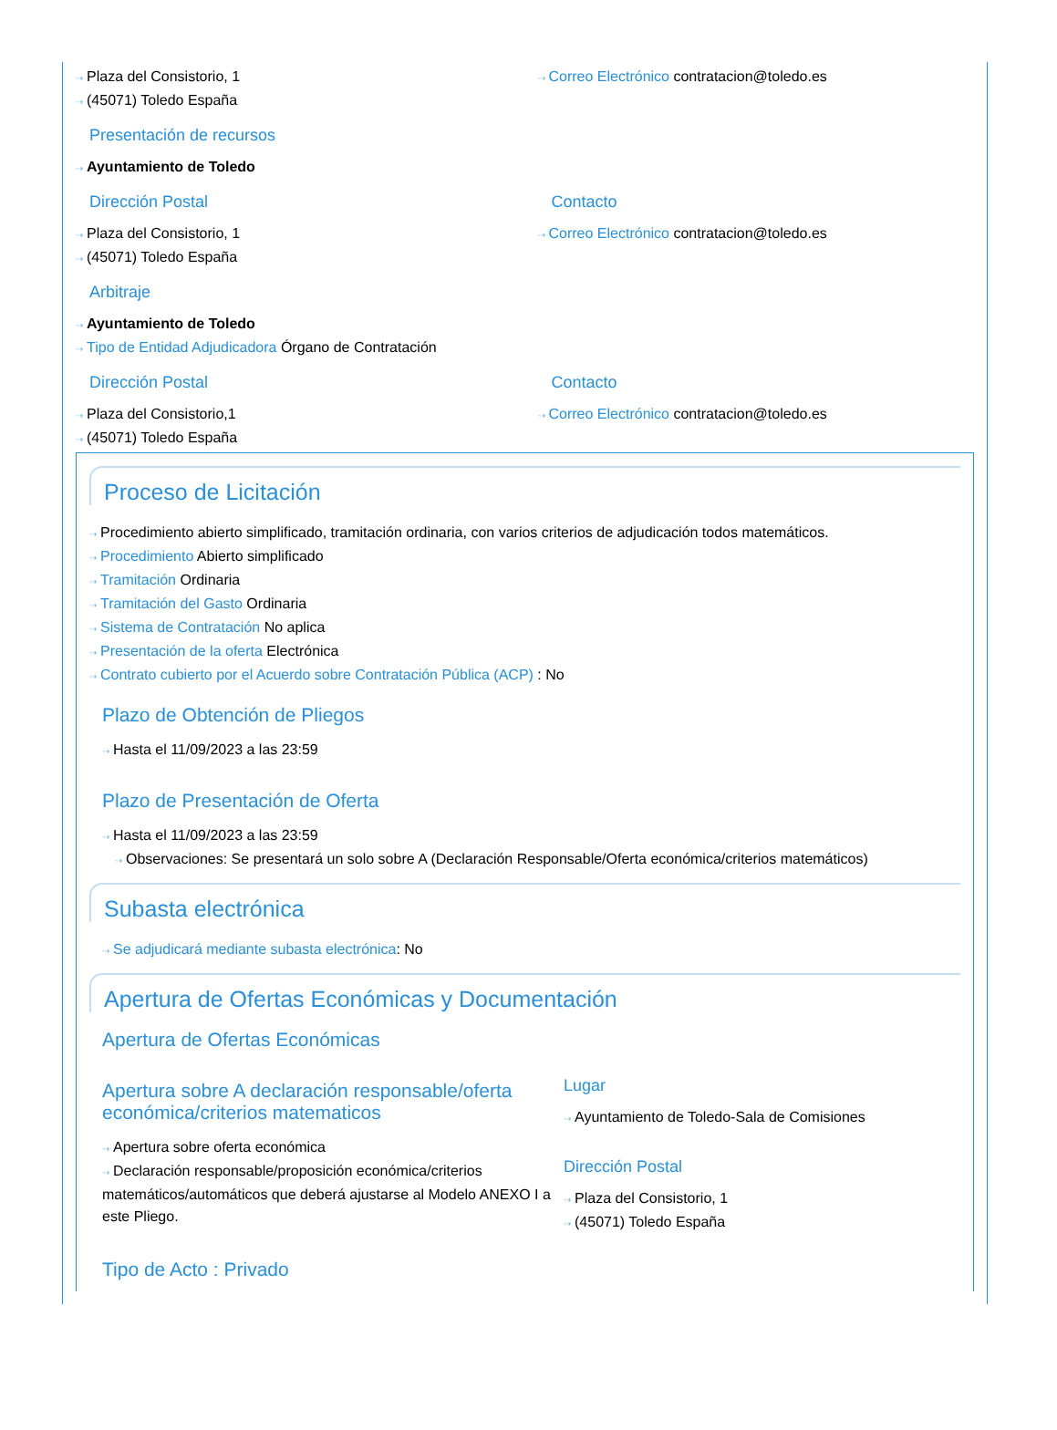⇢ Plaza del Consistorio, 1
⇢ (45071) Toledo España
⇢ Correo Electrónico contratacion@toledo.es
Presentación de recursos
⇢ Ayuntamiento de Toledo
Dirección Postal
⇢ Plaza del Consistorio, 1
⇢ (45071) Toledo España
Contacto
⇢ Correo Electrónico contratacion@toledo.es
Arbitraje
⇢ Ayuntamiento de Toledo
⇢ Tipo de Entidad Adjudicadora Órgano de Contratación
Dirección Postal
⇢ Plaza del Consistorio,1
⇢ (45071) Toledo España
Contacto
⇢ Correo Electrónico contratacion@toledo.es
Proceso de Licitación
⇢ Procedimiento abierto simplificado, tramitación ordinaria, con varios criterios de adjudicación todos matemáticos.
⇢ Procedimiento Abierto simplificado
⇢ Tramitación Ordinaria
⇢ Tramitación del Gasto Ordinaria
⇢ Sistema de Contratación No aplica
⇢ Presentación de la oferta Electrónica
⇢ Contrato cubierto por el Acuerdo sobre Contratación Pública (ACP) : No
Plazo de Obtención de Pliegos
⇢ Hasta el 11/09/2023 a las 23:59
Plazo de Presentación de Oferta
⇢ Hasta el 11/09/2023 a las 23:59
⇢ Observaciones: Se presentará un solo sobre A (Declaración Responsable/Oferta económica/criterios matemáticos)
Subasta electrónica
⇢ Se adjudicará mediante subasta electrónica: No
Apertura de Ofertas Económicas y Documentación
Apertura de Ofertas Económicas
Apertura sobre A declaración responsable/oferta económica/criterios matematicos
⇢ Apertura sobre oferta económica
⇢ Declaración responsable/proposición económica/criterios matemáticos/automáticos que deberá ajustarse al Modelo ANEXO I a este Pliego.
Lugar
⇢ Ayuntamiento de Toledo-Sala de Comisiones
Dirección Postal
⇢ Plaza del Consistorio, 1
⇢ (45071) Toledo España
Tipo de Acto : Privado